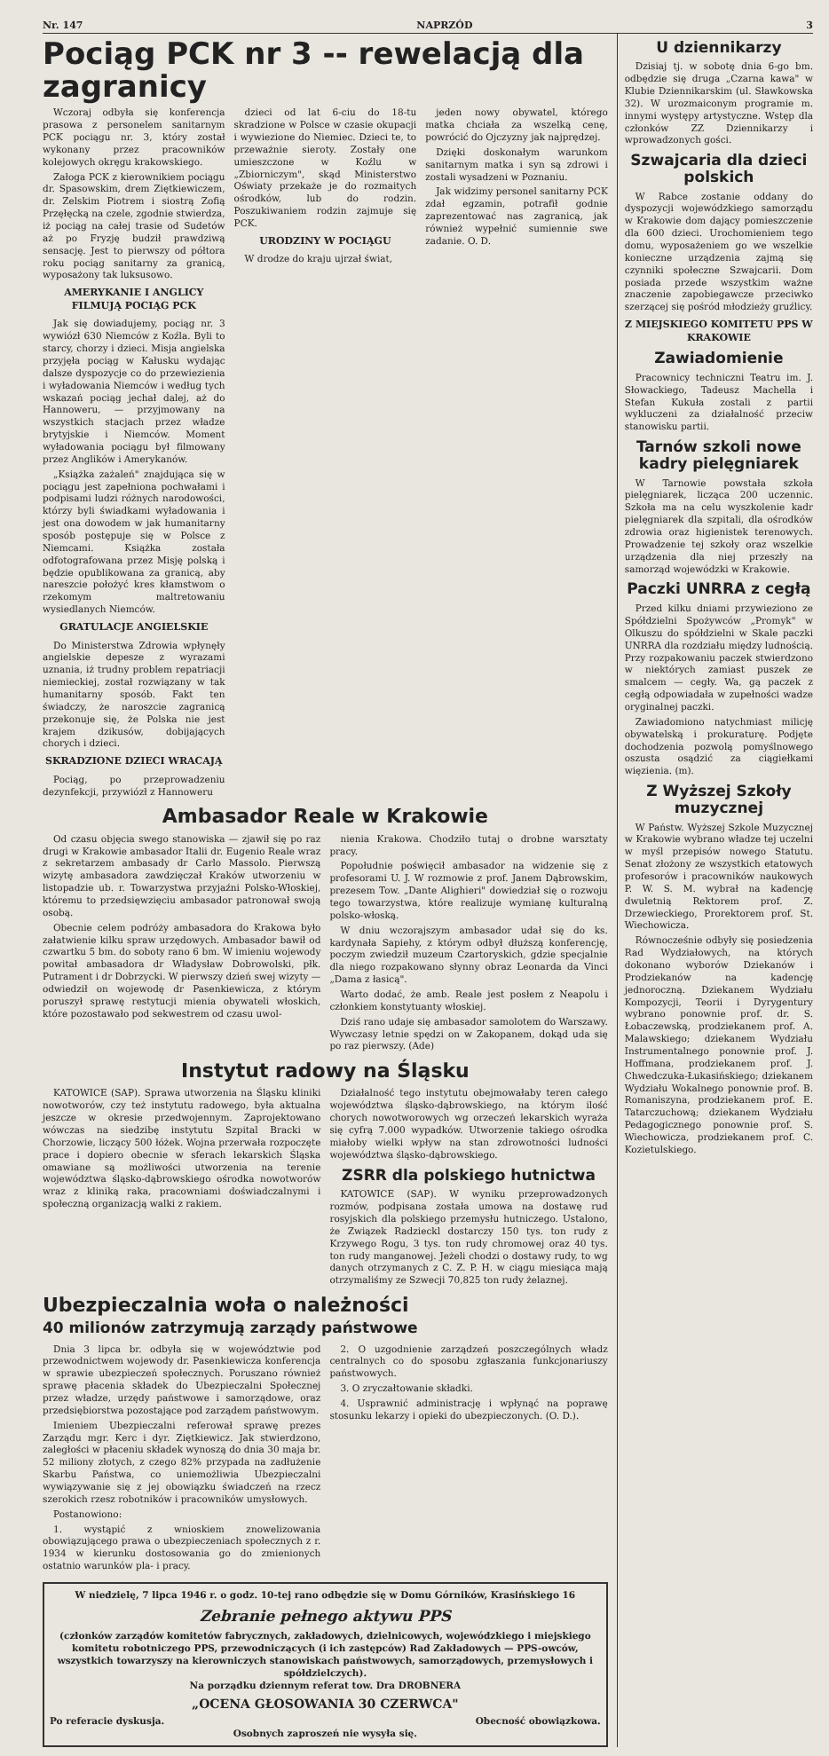Nr. 147 NAPRZÓD 3
Pociąg PCK nr 3 -- rewelacją dla zagranicy
Wczoraj odbyła się konferencja prasowa z personelem sanitarnym PCK pociągu nr. 3, który został wykonany przez pracowników kolejowych okręgu krakowskiego.
Załoga PCK z kierownikiem pociągu dr. Spasowskim, drem Ziętkiewiczem, dr. Zelskim Piotrem i siostrą Zofią Przęłęcką na czele, zgodnie stwierdza, iż pociąg na całej trasie od Sudetów aż po Fryzję budził prawdziwą sensację. Jest to pierwszy od półtora roku pociąg sanitarny za granicą, wyposażony tak luksusowo.
AMERYKANIE I ANGLICY FILMUJĄ POCIĄG PCK
Jak się dowiadujemy, pociąg nr. 3 wywiózł 630 Niemców z Koźla. Byli to starcy, chorzy i dzieci. Misja angielska przyjęła pociąg w Kałusku wydając dalsze dyspozycje co do przewiezienia i wyładowania Niemców i według tych wskazań pociąg jechał dalej, aż do Hannoweru, — przyjmowany na wszystkich stacjach przez władze brytyjskie i Niemców. Moment wyładowania pociągu był filmowany przez Anglików i Amerykanów.
„Książka zażaleń" znajdująca się w pociągu jest zapełniona pochwałami i podpisami ludzi różnych narodowości, którzy byli świadkami wyładowania i jest ona dowodem w jak humanitarny sposób postępuje się w Polsce z Niemcami. Książka została odfotografowana przez Misję polską i będzie opublikowana za granicą, aby nareszcie położyć kres kłamstwom o rzekomym maltretowaniu wysiedlanych Niemców.
GRATULACJE ANGIELSKIE
Do Ministerstwa Zdrowia wpłynęły angielskie depesze z wyrazami uznania, iż trudny problem repatriacji niemieckiej, został rozwiązany w tak humanitarny sposób. Fakt ten świadczy, że naroszcie zagranicą przekonuje się, że Polska nie jest krajem dzikusów, dobijających chorych i dzieci.
SKRADZIONE DZIECI WRACAJĄ
Pociąg, po przeprowadzeniu dezynfekcji, przywiózł z Hannoweru
dzieci od lat 6-ciu do 18-tu skradzione w Polsce w czasie okupacji i wywiezione do Niemiec. Dzieci te, to przeważnie sieroty. Zostały one umieszczone w Koźlu w „Zbiorniczym", skąd Ministerstwo Oświaty przekaże je do rozmaitych ośrodków, lub do rodzin. Poszukiwaniem rodzin zajmuje się PCK.
URODZINY W POCIĄGU
W drodze do kraju ujrzał świat,
jeden nowy obywatel, którego matka chciała za wszelką cenę, powrócić do Ojczyzny jak najprędzej.
Dzięki doskonałym warunkom sanitarnym matka i syn są zdrowi i zostali wysadzeni w Poznaniu.
Jak widzimy personel sanitarny PCK zdał egzamin, potrafił godnie zaprezentować nas zagranicą, jak również wypełnić sumiennie swe zadanie. O. D.
Ambasador Reale w Krakowie
Od czasu objęcia swego stanowiska — zjawił się po raz drugi w Krakowie ambasador Italii dr. Eugenio Reale wraz z sekretarzem ambasady dr Carlo Massolo. Pierwszą wizytę ambasadora zawdzięczał Kraków utworzeniu w listopadzie ub. r. Towarzystwa przyjaźni Polsko-Włoskiej, któremu to przedsięwzięciu ambasador patronował swoją osobą.
Obecnie celem podróży ambasadora do Krakowa było załatwienie kilku spraw urzędowych. Ambasador bawił od czwartku 5 bm. do soboty rano 6 bm. W imieniu wojewody powitał ambasadora dr Władysław Dobrowolski, płk. Putrament i dr Dobrzycki. W pierwszy dzień swej wizyty — odwiedził on wojewodę dr Pasenkiewicza, z którym poruszył sprawę restytucji mienia obywateli włoskich, które pozostawało pod sekwestrem od czasu uwol-
nienia Krakowa. Chodziło tutaj o drobne warsztaty pracy.
Popołudnie poświęcił ambasador na widzenie się z profesorami U. J. W rozmowie z prof. Janem Dąbrowskim, prezesem Tow. „Dante Alighieri" dowiedział się o rozwoju tego towarzystwa, które realizuje wymianę kulturalną polsko-włoską.
W dniu wczorajszym ambasador udał się do ks. kardynała Sapiehy, z którym odbył dłuższą konferencję, poczym zwiedził muzeum Czartoryskich, gdzie specjalnie dla niego rozpakowano słynny obraz Leonarda da Vinci „Dama z łasicą".
Warto dodać, że amb. Reale jest posłem z Neapolu i członkiem konstytuanty włoskiej.
Dziś rano udaje się ambasador samolotem do Warszawy. Wywczasy letnie spędzi on w Zakopanem, dokąd uda się po raz pierwszy. (Ade)
Instytut radowy na Śląsku
KATOWICE (SAP). Sprawa utworzenia na Śląsku kliniki nowotworów, czy też instytutu radowego, była aktualna jeszcze w okresie przedwojennym. Zaprojektowano wówczas na siedzibę instytutu Szpital Bracki w Chorzowie, liczący 500 łóżek. Wojna przerwała rozpoczęte prace i dopiero obecnie w sferach lekarskich Śląska omawiane są możliwości utworzenia na terenie województwa śląsko-dąbrowskiego ośrodka nowotworów wraz z kliniką raka, pracowniami doświadczalnymi i społeczną organizacją walki z rakiem.
Działalność tego instytutu obejmowałaby teren całego województwa śląsko-dąbrowskiego, na którym ilość chorych nowotworowych wg orzeczeń lekarskich wyraża się cyfrą 7.000 wypadków. Utworzenie takiego ośrodka miałoby wielki wpływ na stan zdrowotności ludności województwa śląsko-dąbrowskiego.
ZSRR dla polskiego hutnictwa
KATOWICE (SAP). W wyniku przeprowadzonych rozmów, podpisana została umowa na dostawę rud rosyjskich dla polskiego przemysłu hutniczego. Ustalono, że Związek Radzieckl dostarczy 150 tys. ton rudy z Krzywego Rogu, 3 tys. ton rudy chromowej oraz 40 tys. ton rudy manganowej. Jeżeli chodzi o dostawy rudy, to wg danych otrzymanych z C. Z. P. H. w ciągu miesiąca mają otrzymaliśmy ze Szwecji 70,825 ton rudy żelaznej.
Ubezpieczalnia woła o należności
40 milionów zatrzymują zarządy państwowe
Dnia 3 lipca br. odbyła się w województwie pod przewodnictwem wojewody dr. Pasenkiewicza konferencja w sprawie ubezpieczeń społecznych. Poruszano również sprawę płacenia składek do Ubezpieczalni Społecznej przez władze, urzędy państwowe i samorządowe, oraz przedsiębiorstwa pozostające pod zarządem państwowym.
Imieniem Ubezpieczalni referował sprawę prezes Zarządu mgr. Kerc i dyr. Ziętkiewicz. Jak stwierdzono, zaległości w płaceniu składek wynoszą do dnia 30 maja br. 52 miliony złotych, z czego 82% przypada na zadłużenie Skarbu Państwa, co uniemożliwia Ubezpieczalni wywiązywanie się z jej obowiązku świadczeń na rzecz szerokich rzesz robotników i pracowników umysłowych.
Postanowiono:
1. wystąpić z wnioskiem znowelizowania obowiązującego prawa o ubezpieczeniach społecznych z r. 1934 w kierunku dostosowania go do zmienionych ostatnio warunków pla- i pracy.
2. O uzgodnienie zarządzeń poszczególnych władz centralnych co do sposobu zgłaszania funkcjonariuszy państwowych.
3. O zryczałtowanie składki.
4. Usprawnić administrację i wpłynąć na poprawę stosunku lekarzy i opieki do ubezpieczonych. (O. D.).
W niedzielę, 7 lipca 1946 r. o godz. 10-tej rano odbędzie się w Domu Górników, Krasińskiego 16
Zebranie pełnego aktywu PPS
(członków zarządów komitetów fabrycznych, zakładowych, dzielnicowych, wojewódzkiego i miejskiego komitetu robotniczego PPS, przewodniczących (i ich zastępców) Rad Zakładowych — PPS-owców, wszystkich towarzyszy na kierowniczych stanowiskach państwowych, samorządowych, przemysłowych i spółdzielczych).
Na porządku dziennym referat tow. Dra DROBNERA
„OCENA GŁOSOWANIA 30 CZERWCA"
Po referacie dyskusja. Obecność obowiązkowa.
Osobnych zaproszeń nie wysyła się.
U dziennikarzy
Dzisiaj tj. w sobotę dnia 6-go bm. odbędzie się druga „Czarna kawa" w Klubie Dziennikarskim (ul. Sławkowska 32). W urozmaiconym programie m. innymi występy artystyczne. Wstęp dla członków ZZ Dziennikarzy i wprowadzonych gości.
Szwajcaria dla dzieci polskich
W Rabce zostanie oddany do dyspozycji wojewódzkiego samorządu w Krakowie dom dający pomieszczenie dla 600 dzieci. Urochomieniem tego domu, wyposażeniem go we wszelkie konieczne urządzenia zajmą się czynniki społeczne Szwajcarii. Dom posiada przede wszystkim ważne znaczenie zapobiegawcze przeciwko szerzącej się pośród młodzieży gruźlicy.
Z MIEJSKIEGO KOMITETU PPS W KRAKOWIE
Zawiadomienie
Pracownicy techniczni Teatru im. J. Słowackiego, Tadeusz Machella i Stefan Kukuła zostali z partii wykluczeni za działalność przeciw stanowisku partii.
Tarnów szkoli nowe kadry pielęgniarek
W Tarnowie powstała szkoła pielęgniarek, licząca 200 uczennic. Szkoła ma na celu wyszkolenie kadr pielęgniarek dla szpitali, dla ośrodków zdrowia oraz higienistek terenowych. Prowadzenie tej szkoły oraz wszelkie urządzenia dla niej przeszły na samorząd wojewódzki w Krakowie.
Paczki UNRRA z cegłą
Przed kilku dniami przywieziono ze Spółdzielni Spożywców „Promyk" w Olkuszu do spółdzielni w Skale paczki UNRRA dla rozdziału między ludnością. Przy rozpakowaniu paczek stwierdzono w niektórych zamiast puszek ze smalcem — cegły. Wa, gą paczek z cegłą odpowiadała w zupełności wadze oryginalnej paczki.
Zawiadomiono natychmiast milicję obywatelską i prokuraturę. Podjęte dochodzenia pozwolą pomyślnowego oszusta osądzić za ciągiełkami więzienia. (m).
Z Wyższej Szkoły muzycznej
W Państw. Wyższej Szkole Muzycznej w Krakowie wybrano władze tej uczelni w myśl przepisów nowego Statutu. Senat złożony ze wszystkich etatowych profesorów i pracowników naukowych P. W. S. M. wybrał na kadencję dwuletnią Rektorem prof. Z. Drzewieckiego, Prorektorem prof. St. Wiechowicza.
Równocześnie odbyły się posiedzenia Rad Wydziałowych, na których dokonano wyborów Dziekanów i Prodziekanów na kadencję jednoroczną. Dziekanem Wydziału Kompozycji, Teorii i Dyrygentury wybrano ponownie prof. dr. S. Łobaczewską, prodziekanem prof. A. Malawskiego; dziekanem Wydziału Instrumentalnego ponownie prof. J. Hoffmana, prodziekanem prof. J. Chwedczuka-Łukasińskiego; dziekanem Wydziału Wokalnego ponownie prof. B. Romaniszyna, prodziekanem prof. E. Tatarczuchową; dziekanem Wydziału Pedagogicznego ponownie prof. S. Wiechowicza, prodziekanem prof. C. Kozietulskiego.